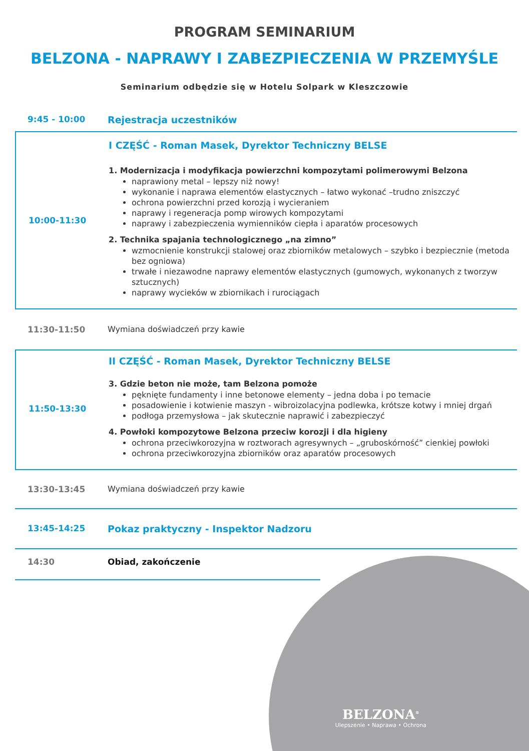PROGRAM SEMINARIUM
BELZONA - NAPRAWY I ZABEZPIECZENIA W PRZEMYŚLE
Seminarium odbędzie się w Hotelu Solpark w Kleszczowie
9:45 - 10:00 Rejestracja uczestników
10:00-11:30 I CZĘŚĆ - Roman Masek, Dyrektor Techniczny BELSE
1. Modernizacja i modyfikacja powierzchni kompozytami polimerowymi Belzona
naprawiony metal – lepszy niż nowy!
wykonanie i naprawa elementów elastycznych – łatwo wykonać –trudno zniszczyć
ochrona powierzchni przed korozją i wycieraniem
naprawy i regeneracja pomp wirowych kompozytami
naprawy i zabezpieczenia wymienników ciepła i aparatów procesowych
2. Technika spajania technologicznego „na zimno”
wzmocnienie konstrukcji stalowej oraz zbiorników metalowych – szybko i bezpiecznie (metoda bez ogniowa)
trwałe i niezawodne naprawy elementów elastycznych (gumowych, wykonanych z tworzyw sztucznych)
naprawy wycieków w zbiornikach i rurociągach
11:30-11:50 Wymiana doświadczeń przy kawie
11:50-13:30 II CZĘŚĆ - Roman Masek, Dyrektor Techniczny BELSE
3. Gdzie beton nie może, tam Belzona pomoże
pęknięte fundamenty i inne betonowe elementy – jedna doba i po temacie
posadowienie i kotwienie maszyn - wibroizolacyjna podlewka, krótsze kotwy i mniej drgań
podłoga przemysłowa – jak skutecznie naprawić i zabezpieczyć
4. Powłoki kompozytowe Belzona przeciw korozji i dla higieny
ochrona przeciwkorozyjna w roztworach agresywnych – „gruboskórność” cienkiej powłoki
ochrona przeciwkorozyjna zbiorników oraz aparatów procesowych
13:30-13:45 Wymiana doświadczeń przy kawie
13:45-14:25 Pokaz praktyczny - Inspektor Nadzoru
14:30 Obiad, zakończenie
BELZONA<sup>®</sup>
Ulepszenie • Naprawa • Ochrona